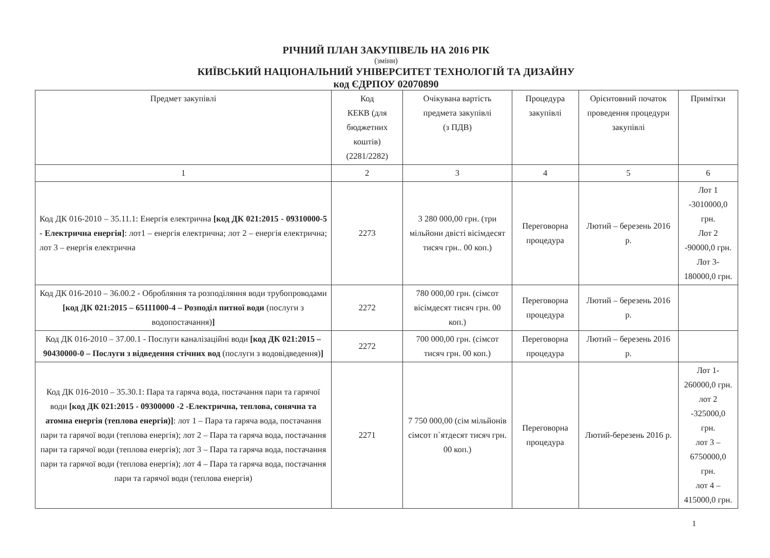РІЧНИЙ ПЛАН ЗАКУПІВЕЛЬ НА 2016 РІК
(зміни)
КИЇВСЬКИЙ НАЦІОНАЛЬНИЙ УНІВЕРСИТЕТ ТЕХНОЛОГІЙ ТА ДИЗАЙНУ
код ЄДРПОУ 02070890
| Предмет закупівлі | Код КЕКВ (для бюджетних коштів) (2281/2282) | Очікувана вартість предмета закупівлі (з ПДВ) | Процедура закупівлі | Орієнтовний початок проведення процедури закупівлі | Примітки |
| --- | --- | --- | --- | --- | --- |
| 1 | 2 | 3 | 4 | 5 | 6 |
| Код ДК 016-2010 – 35.11.1: Енергія електрична [код ДК 021:2015 - 09310000-5 - Електрична енергія] : лот1 – енергія електрична; лот 2 – енергія електрична; лот 3 – енергія електрична | 2273 | 3 280 000,00 грн. (три мільйони двісті вісімдесят тисяч грн.. 00 коп.) | Переговорна процедура | Лютий – березень 2016 р. | Лот 1 -3010000,0 грн. Лот 2 -90000,0 грн. Лот 3-180000,0 грн. |
| Код ДК 016-2010 – 36.00.2 - Обробляння та розподіляння води трубопроводами [код ДК 021:2015 – 65111000-4 – Розподіл питної води (послуги з водопостачання) ] | 2272 | 780 000,00 грн. (сімсот вісімдесят тисяч грн. 00 коп.) | Переговорна процедура | Лютий – березень 2016 р. | |
| Код ДК 016-2010 – 37.00.1 - Послуги каналізаційні води [код ДК 021:2015 – 90430000-0 – Послуги з відведення стічних вод (послуги з водовідведення) ] | 2272 | 700 000,00 грн. (сімсот тисяч грн. 00 коп.) | Переговорна процедура | Лютий – березень 2016 р. | |
| Код ДК 016-2010 – 35.30.1: Пара та гаряча вода, постачання пари та гарячої води [код ДК 021:2015 - 09300000 -2 -Електрична, теплова, сонячна та атомна енергія (теплова енергія)] : лот 1 – Пара та гаряча вода, постачання пари та гарячої води (теплова енергія); лот 2 – Пара та гаряча вода, постачання пари та гарячої води (теплова енергія); лот 3 – Пара та гаряча вода, постачання пари та гарячої води (теплова енергія); лот 4 – Пара та гаряча вода, постачання пари та гарячої води (теплова енергія) | 2271 | 7 750 000,00 (сім мільйонів сімсот п`ятдесят тисяч грн. 00 коп.) | Переговорна процедура | Лютий-березень 2016 р. | Лот 1-260000,0 грн. лот 2 -325000,0 грн. лот 3 – 6750000,0 грн. лот 4 – 415000,0 грн. |
1